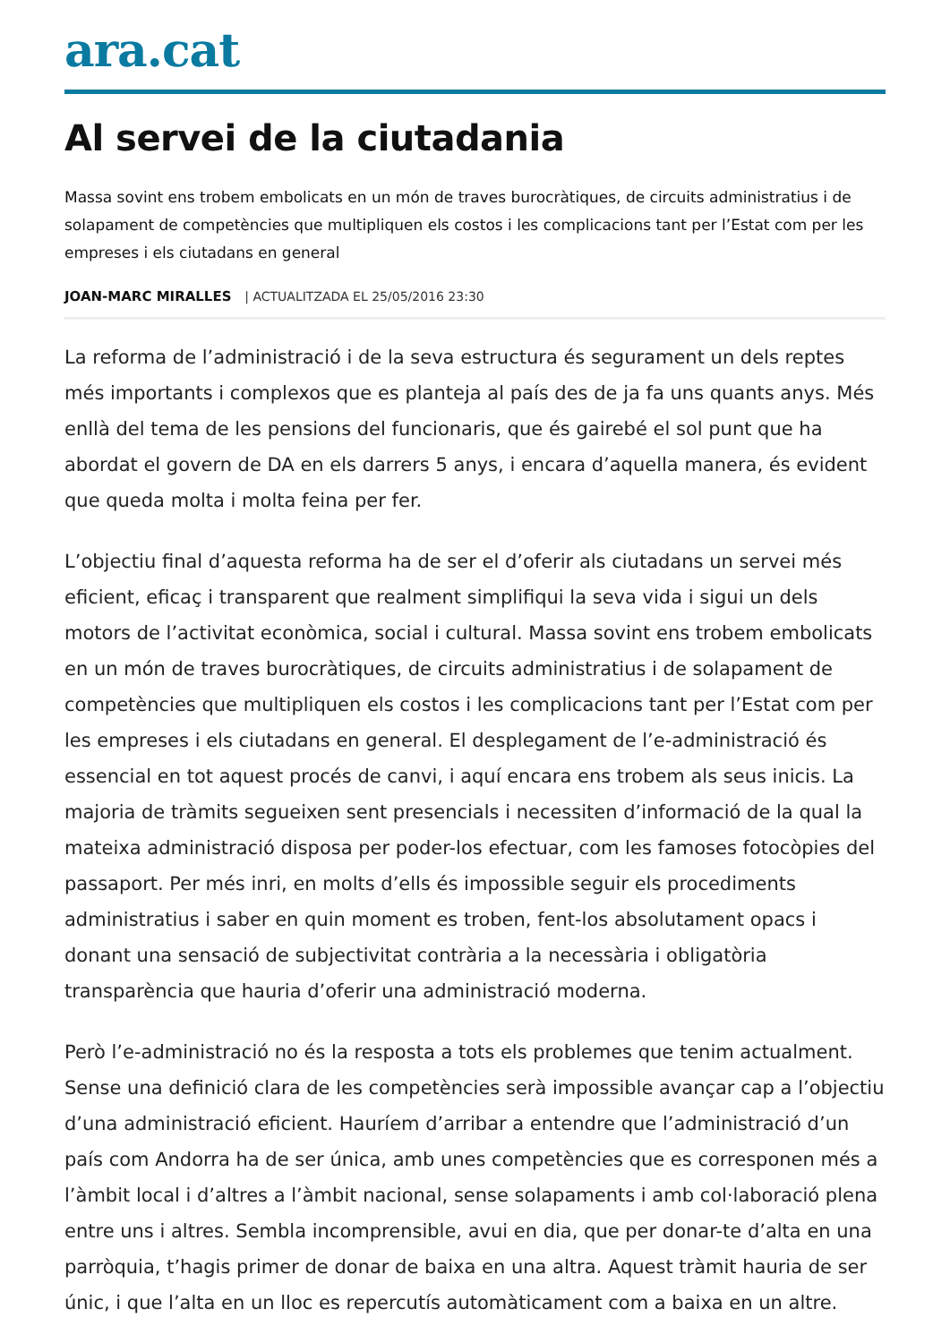ara.cat
Al servei de la ciutadania
Massa sovint ens trobem embolicats en un món de traves burocràtiques, de circuits administratius i de solapament de competències que multipliquen els costos i les complicacions tant per l’Estat com per les empreses i els ciutadans en general
JOAN-MARC MIRALLES | ACTUALITZADA EL 25/05/2016 23:30
La reforma de l’administració i de la seva estructura és segurament un dels reptes més importants i complexos que es planteja al país des de ja fa uns quants anys. Més enllà del tema de les pensions del funcionaris, que és gairebé el sol punt que ha abordat el govern de DA en els darrers 5 anys, i encara d’aquella manera, és evident que queda molta i molta feina per fer.
L’objectiu final d’aquesta reforma ha de ser el d’oferir als ciutadans un servei més eficient, eficaç i transparent que realment simplifiqui la seva vida i sigui un dels motors de l’activitat econòmica, social i cultural. Massa sovint ens trobem embolicats en un món de traves burocràtiques, de circuits administratius i de solapament de competències que multipliquen els costos i les complicacions tant per l’Estat com per les empreses i els ciutadans en general. El desplegament de l’e-administració és essencial en tot aquest procés de canvi, i aquí encara ens trobem als seus inicis. La majoria de tràmits segueixen sent presencials i necessiten d’informació de la qual la mateixa administració disposa per poder-los efectuar, com les famoses fotocòpies del passaport. Per més inri, en molts d’ells és impossible seguir els procediments administratius i saber en quin moment es troben, fent-los absolutament opacs i donant una sensació de subjectivitat contrària a la necessària i obligatòria transparència que hauria d’oferir una administració moderna.
Però l’e-administració no és la resposta a tots els problemes que tenim actualment. Sense una definició clara de les competències serà impossible avançar cap a l’objectiu d’una administració eficient. Hauríem d’arribar a entendre que l’administració d’un país com Andorra ha de ser única, amb unes competències que es corresponen més a l’àmbit local i d’altres a l’àmbit nacional, sense solapaments i amb col·laboració plena entre uns i altres. Sembla incomprensible, avui en dia, que per donar-te d’alta en una parròquia, t’hagis primer de donar de baixa en una altra. Aquest tràmit hauria de ser únic, i que l’alta en un lloc es repercutís automàticament com a baixa en un altre.